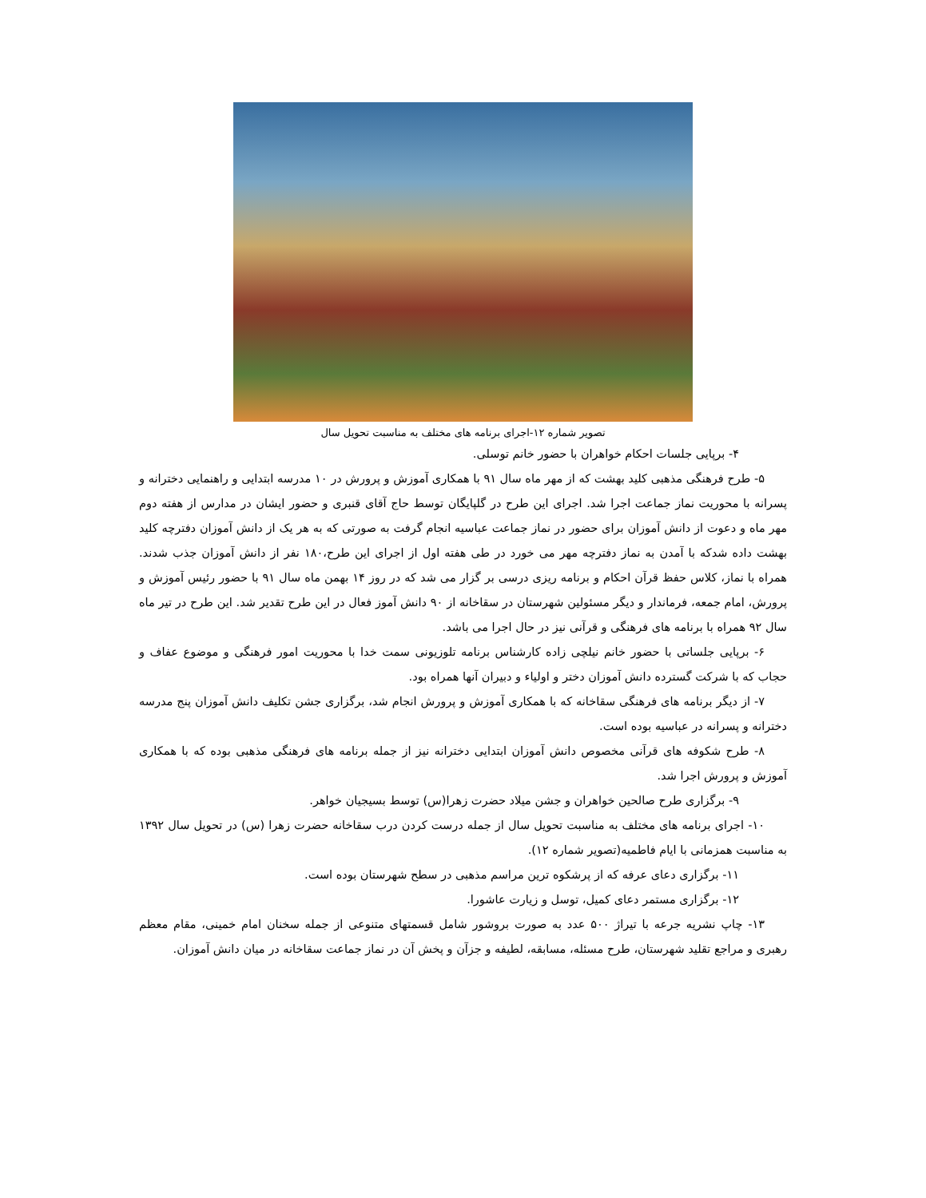تصویر شماره ۱۲-اجرای برنامه های مختلف به مناسبت تحویل سال
۴- برپایی جلسات احکام خواهران با حضور خانم توسلی.
۵- طرح فرهنگی مذهبی کلید بهشت که از مهر ماه سال ۹۱ با همکاری آموزش و پرورش در ۱۰ مدرسه ابتدایی و راهنمایی دخترانه و پسرانه با محوریت نماز جماعت اجرا شد. اجرای این طرح در گلپایگان توسط حاج آقای قنبری و حضور ایشان در مدارس از هفته دوم مهر ماه و دعوت از دانش آموزان برای حضور در نماز جماعت عباسیه انجام گرفت به صورتی که به هر یک از دانش آموزان دفترچه کلید بهشت داده شدکه با آمدن به نماز دفترچه مهر می خورد در طی هفته اول از اجرای این طرح،۱۸۰ نفر از دانش آموزان جذب شدند. همراه با نماز، کلاس حفظ قرآن احکام و برنامه ریزی درسی بر گزار می شد که در روز ۱۴ بهمن ماه سال ۹۱ با حضور رئیس آموزش و پرورش، امام جمعه، فرماندار و دیگر مسئولین شهرستان در سقاخانه از ۹۰ دانش آموز فعال در این طرح تقدیر شد. این طرح در تیر ماه سال ۹۲ همراه با برنامه های فرهنگی و قرآنی نیز در حال اجرا می باشد.
۶- برپایی جلساتی با حضور خانم نیلچی زاده کارشناس برنامه تلوزیونی سمت خدا با محوریت امور فرهنگی و موضوع عفاف و حجاب که با شرکت گسترده دانش آموزان دختر و اولیاء و دبیران آنها همراه بود.
۷- از دیگر برنامه های فرهنگی سقاخانه که با همکاری آموزش و پرورش انجام شد، برگزاری جشن تکلیف دانش آموزان پنج مدرسه دخترانه و پسرانه در عباسیه بوده است.
۸- طرح شکوفه های قرآنی مخصوص دانش آموزان ابتدایی دخترانه نیز از جمله برنامه های فرهنگی مذهبی بوده که با همکاری آموزش و پرورش اجرا شد.
۹- برگزاری طرح صالحین خواهران و جشن میلاد حضرت زهرا(س) توسط بسیجیان خواهر.
۱۰- اجرای برنامه های مختلف به مناسبت تحویل سال از جمله درست کردن درب سقاخانه حضرت زهرا (س) در تحویل سال ۱۳۹۲ به مناسبت همزمانی با ایام فاطمیه(تصویر شماره ۱۲).
۱۱- برگزاری دعای عرفه که از پرشکوه ترین مراسم مذهبی در سطح شهرستان بوده است.
۱۲- برگزاری مستمر دعای کمیل، توسل و زیارت عاشورا.
۱۳- چاپ نشریه جرعه با تیراژ ۵۰۰ عدد به صورت بروشور شامل قسمتهای متنوعی از جمله سخنان امام خمینی، مقام معظم رهبری و مراجع تقلید شهرستان، طرح مسئله، مسابقه، لطیفه و جزآن و پخش آن در نماز جماعت سقاخانه در میان دانش آموزان.